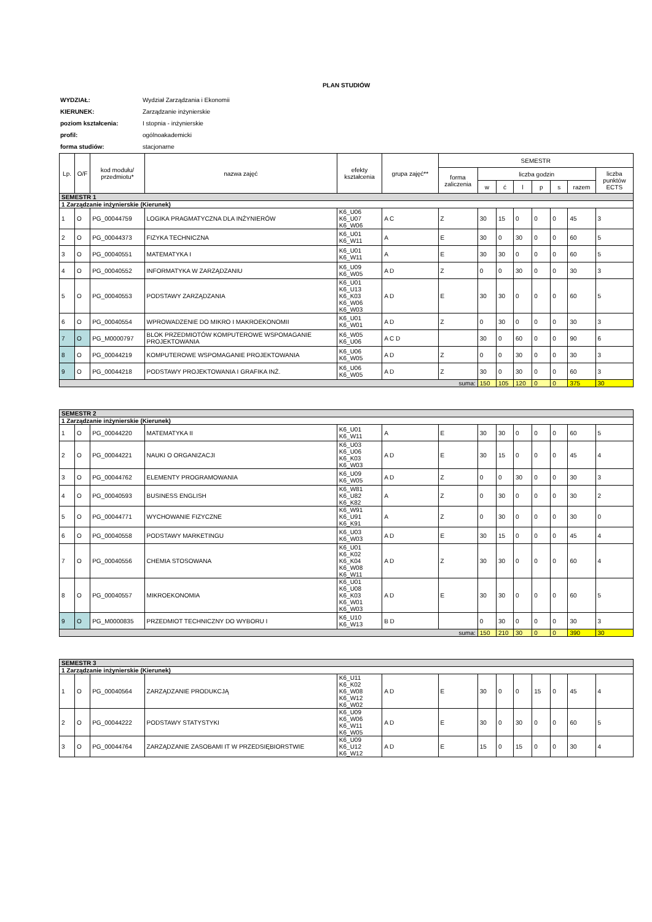PLAN STUDIÓW
| WYDZIAŁ: | Wydział Zarządzania i Ekonomii |
| KIERUNEK: | Zarządzanie inżynierskie |
| poziom kształcenia: | I stopnia - inżynierskie |
| profil: | ogólnoakademicki |
| forma studiów: | stacjonarne |
| Lp. | O/F | kod modułu/ przedmiotu* | nazwa zajęć | efekty kształcenia | grupa zajęć** | SEMESTR | | | | | | | |
| --- | --- | --- | --- | --- | --- | --- | --- | --- | --- | --- | --- | --- | --- |
| | | | | | | forma zaliczenia | liczba godzin | | | | | | liczba punktów ECTS |
| | | | | | | | w | ć | l | p | s | razem | |
| SEMESTR 1 | | | | | | | | | | | | | |
| 1 Zarządzanie inżynierskie (Kierunek) | | | | | | | | | | | | | |
| 1 | O | PG_00044759 | LOGIKA PRAGMATYCZNA DLA INŻYNIERÓW | K6_U06 K6_U07 K6_W06 | A C | Z | 30 | 15 | 0 | 0 | 0 | 45 | 3 |
| 2 | O | PG_00044373 | FIZYKA TECHNICZNA | K6_U01 K6_W11 | A | E | 30 | 0 | 30 | 0 | 0 | 60 | 5 |
| 3 | O | PG_00040551 | MATEMATYKA I | K6_U01 K6_W11 | A | E | 30 | 30 | 0 | 0 | 0 | 60 | 5 |
| 4 | O | PG_00040552 | INFORMATYKA W ZARZĄDZANIU | K6_U09 K6_W05 | A D | Z | 0 | 0 | 30 | 0 | 0 | 30 | 3 |
| 5 | O | PG_00040553 | PODSTAWY ZARZĄDZANIA | K6_U01 K6_U13 K6_K03 K6_W06 K6_W03 | A D | E | 30 | 30 | 0 | 0 | 0 | 60 | 5 |
| 6 | O | PG_00040554 | WPROWADZENIE DO MIKRO I MAKROEKONOMII | K6_U01 K6_W01 | A D | Z | 0 | 30 | 0 | 0 | 0 | 30 | 3 |
| 7 | O | PG_M0000797 | BLOK PRZEDMIOTÓW KOMPUTEROWE WSPOMAGANIE PROJEKTOWANIA | K6_W05 K6_U06 | A C D | | 30 | 0 | 60 | 0 | 0 | 90 | 6 |
| 8 | O | PG_00044219 | KOMPUTEROWE WSPOMAGANIE PROJEKTOWANIA | K6_U06 K6_W05 | A D | Z | 0 | 0 | 30 | 0 | 0 | 30 | 3 |
| 9 | O | PG_00044218 | PODSTAWY PROJEKTOWANIA I GRAFIKA INŻ. | K6_U06 K6_W05 | A D | Z | 30 | 0 | 30 | 0 | 0 | 60 | 3 |
| suma: | | | | | | | 150 | 105 | 120 | 0 | 0 | 375 | 30 |
| SEMESTR 2 | | | | | | | | | | | | | |
| 1 Zarządzanie inżynierskie (Kierunek) | | | | | | | | | | | | | |
| 1 | O | PG_00044220 | MATEMATYKA II | K6_U01 K6_W11 | A | E | 30 | 30 | 0 | 0 | 0 | 60 | 5 |
| 2 | O | PG_00044221 | NAUKI O ORGANIZACJI | K6_U03 K6_U06 K6_K03 K6_W03 | A D | E | 30 | 15 | 0 | 0 | 0 | 45 | 4 |
| 3 | O | PG_00044762 | ELEMENTY PROGRAMOWANIA | K6_U09 K6_W05 | A D | Z | 0 | 0 | 30 | 0 | 0 | 30 | 3 |
| 4 | O | PG_00040593 | BUSINESS ENGLISH | K6_W81 K6_U82 K6_K82 | A | Z | 0 | 30 | 0 | 0 | 0 | 30 | 2 |
| 5 | O | PG_00044771 | WYCHOWANIE FIZYCZNE | K6_W91 K6_U91 K6_K91 | A | Z | 0 | 30 | 0 | 0 | 0 | 30 | 0 |
| 6 | O | PG_00040558 | PODSTAWY MARKETINGU | K6_U03 K6_W03 | A D | E | 30 | 15 | 0 | 0 | 0 | 45 | 4 |
| 7 | O | PG_00040556 | CHEMIA STOSOWANA | K6_U01 K6_K02 K6_K04 K6_W08 K6_W11 | A D | Z | 30 | 30 | 0 | 0 | 0 | 60 | 4 |
| 8 | O | PG_00040557 | MIKROEKONOMIA | K6_U01 K6_U08 K6_K03 K6_W01 K6_W03 | A D | E | 30 | 30 | 0 | 0 | 0 | 60 | 5 |
| 9 | O | PG_M0000835 | PRZEDMIOT TECHNICZNY DO WYBORU I | K6_U10 K6_W13 | B D | | 0 | 30 | 0 | 0 | 0 | 30 | 3 |
| suma: | | | | | | | 150 | 210 | 30 | 0 | 0 | 390 | 30 |
| SEMESTR 3 | | | | | | | | | | | | | |
| 1 Zarządzanie inżynierskie (Kierunek) | | | | | | | | | | | | | |
| 1 | O | PG_00040564 | ZARZĄDZANIE PRODUKCJĄ | K6_U11 K6_K02 K6_W08 K6_W12 K6_W02 | A D | E | 30 | 0 | 0 | 15 | 0 | 45 | 4 |
| 2 | O | PG_00044222 | PODSTAWY STATYSTYKI | K6_U09 K6_W06 K6_W11 K6_W05 | A D | E | 30 | 0 | 30 | 0 | 0 | 60 | 5 |
| 3 | O | PG_00044764 | ZARZĄDZANIE ZASOBAMI IT W PRZEDSIĘBIORSTWIE | K6_U09 K6_U12 K6_W12 | A D | E | 15 | 0 | 15 | 0 | 0 | 30 | 4 |